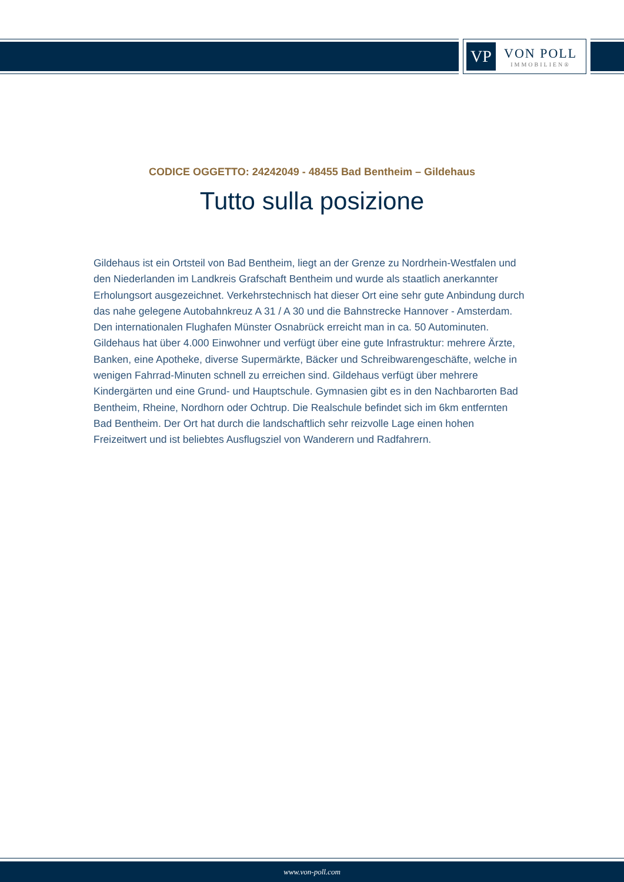VP
VON POLL
IMMOBILIEN®
CODICE OGGETTO: 24242049 - 48455 Bad Bentheim – Gildehaus
Tutto sulla posizione
Gildehaus ist ein Ortsteil von Bad Bentheim, liegt an der Grenze zu Nordrhein-Westfalen und den Niederlanden im Landkreis Grafschaft Bentheim und wurde als staatlich anerkannter Erholungsort ausgezeichnet. Verkehrstechnisch hat dieser Ort eine sehr gute Anbindung durch das nahe gelegene Autobahnkreuz A 31 / A 30 und die Bahnstrecke Hannover - Amsterdam. Den internationalen Flughafen Münster Osnabrück erreicht man in ca. 50 Autominuten. Gildehaus hat über 4.000 Einwohner und verfügt über eine gute Infrastruktur: mehrere Ärzte, Banken, eine Apotheke, diverse Supermärkte, Bäcker und Schreibwarengeschäfte, welche in wenigen Fahrrad-Minuten schnell zu erreichen sind. Gildehaus verfügt über mehrere Kindergärten und eine Grund- und Hauptschule. Gymnasien gibt es in den Nachbarorten Bad Bentheim, Rheine, Nordhorn oder Ochtrup. Die Realschule befindet sich im 6km entfernten Bad Bentheim. Der Ort hat durch die landschaftlich sehr reizvolle Lage einen hohen Freizeitwert und ist beliebtes Ausflugsziel von Wanderern und Radfahrern.
www.von-poll.com